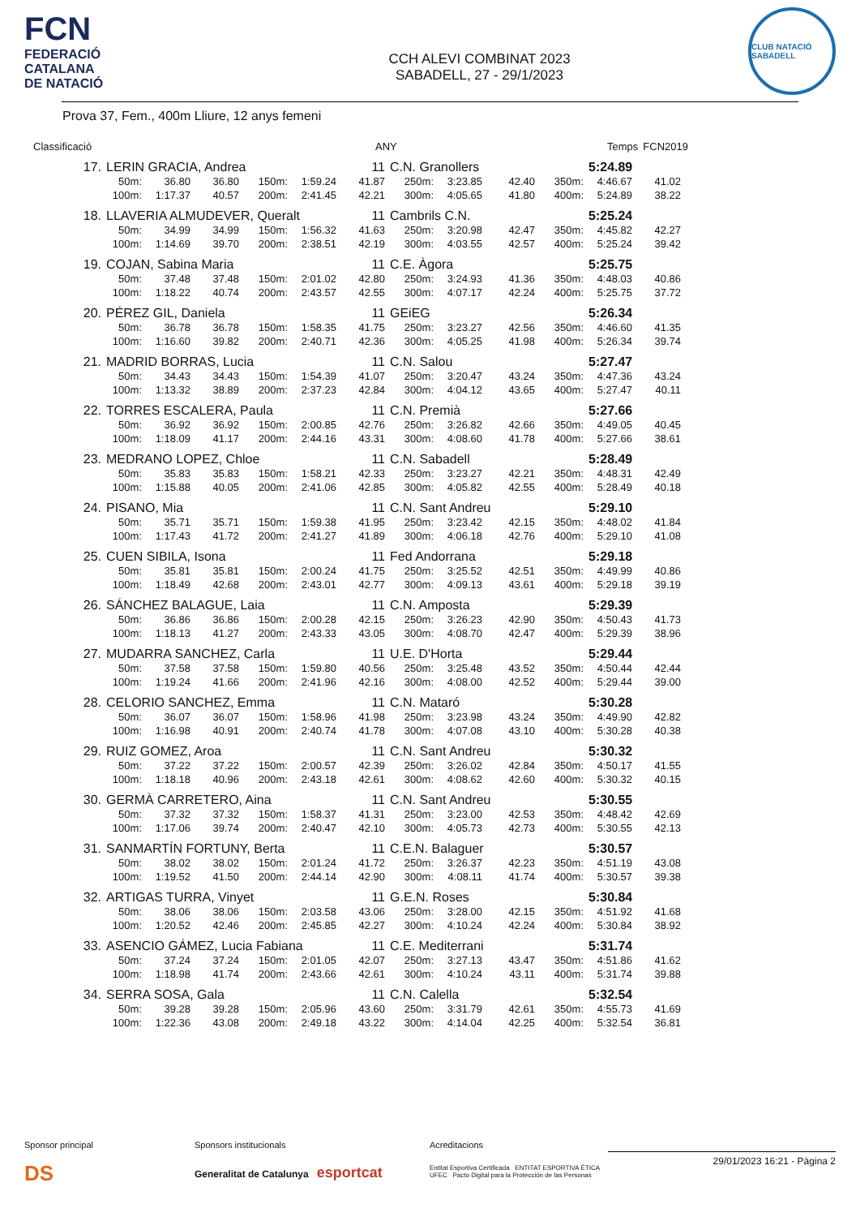FCN
FEDERACIÓ
CATALANA
DE NATACIÓ
CCH ALEVI COMBINAT 2023
SABADELL, 27 - 29/1/2023
CLUB NATACIÓ SABADELL
Prova 37, Fem., 400m Lliure, 12 anys femeni
| Classificació | | ANY | Temps | FCN2019 |
| 17. | LERIN GRACIA, Andrea | | | | | 11 | C.N. Granollers | | | | 5:24.89 | |
| | 50m: | 36.80 | 36.80 | 150m: | 1:59.24 | 41.87 | 250m: | 3:23.85 | 42.40 | 350m: | 4:46.67 | 41.02 |
| | 100m: | 1:17.37 | 40.57 | 200m: | 2:41.45 | 42.21 | 300m: | 4:05.65 | 41.80 | 400m: | 5:24.89 | 38.22 |
| 18. | LLAVERIA ALMUDEVER, Queralt | | | | | 11 | Cambrils C.N. | | | | 5:25.24 | |
| | 50m: | 34.99 | 34.99 | 150m: | 1:56.32 | 41.63 | 250m: | 3:20.98 | 42.47 | 350m: | 4:45.82 | 42.27 |
| | 100m: | 1:14.69 | 39.70 | 200m: | 2:38.51 | 42.19 | 300m: | 4:03.55 | 42.57 | 400m: | 5:25.24 | 39.42 |
| 19. | COJAN, Sabina Maria | | | | | 11 | C.E. Àgora | | | | 5:25.75 | |
| | 50m: | 37.48 | 37.48 | 150m: | 2:01.02 | 42.80 | 250m: | 3:24.93 | 41.36 | 350m: | 4:48.03 | 40.86 |
| | 100m: | 1:18.22 | 40.74 | 200m: | 2:43.57 | 42.55 | 300m: | 4:07.17 | 42.24 | 400m: | 5:25.75 | 37.72 |
| 20. | PÉREZ GIL, Daniela | | | | | 11 | GEiEG | | | | 5:26.34 | |
| | 50m: | 36.78 | 36.78 | 150m: | 1:58.35 | 41.75 | 250m: | 3:23.27 | 42.56 | 350m: | 4:46.60 | 41.35 |
| | 100m: | 1:16.60 | 39.82 | 200m: | 2:40.71 | 42.36 | 300m: | 4:05.25 | 41.98 | 400m: | 5:26.34 | 39.74 |
| 21. | MADRID BORRAS, Lucia | | | | | 11 | C.N. Salou | | | | 5:27.47 | |
| | 50m: | 34.43 | 34.43 | 150m: | 1:54.39 | 41.07 | 250m: | 3:20.47 | 43.24 | 350m: | 4:47.36 | 43.24 |
| | 100m: | 1:13.32 | 38.89 | 200m: | 2:37.23 | 42.84 | 300m: | 4:04.12 | 43.65 | 400m: | 5:27.47 | 40.11 |
| 22. | TORRES ESCALERA, Paula | | | | | 11 | C.N. Premià | | | | 5:27.66 | |
| | 50m: | 36.92 | 36.92 | 150m: | 2:00.85 | 42.76 | 250m: | 3:26.82 | 42.66 | 350m: | 4:49.05 | 40.45 |
| | 100m: | 1:18.09 | 41.17 | 200m: | 2:44.16 | 43.31 | 300m: | 4:08.60 | 41.78 | 400m: | 5:27.66 | 38.61 |
| 23. | MEDRANO LOPEZ, Chloe | | | | | 11 | C.N. Sabadell | | | | 5:28.49 | |
| | 50m: | 35.83 | 35.83 | 150m: | 1:58.21 | 42.33 | 250m: | 3:23.27 | 42.21 | 350m: | 4:48.31 | 42.49 |
| | 100m: | 1:15.88 | 40.05 | 200m: | 2:41.06 | 42.85 | 300m: | 4:05.82 | 42.55 | 400m: | 5:28.49 | 40.18 |
| 24. | PISANO, Mia | | | | | 11 | C.N. Sant Andreu | | | | 5:29.10 | |
| | 50m: | 35.71 | 35.71 | 150m: | 1:59.38 | 41.95 | 250m: | 3:23.42 | 42.15 | 350m: | 4:48.02 | 41.84 |
| | 100m: | 1:17.43 | 41.72 | 200m: | 2:41.27 | 41.89 | 300m: | 4:06.18 | 42.76 | 400m: | 5:29.10 | 41.08 |
| 25. | CUEN SIBILA, Isona | | | | | 11 | Fed Andorrana | | | | 5:29.18 | |
| | 50m: | 35.81 | 35.81 | 150m: | 2:00.24 | 41.75 | 250m: | 3:25.52 | 42.51 | 350m: | 4:49.99 | 40.86 |
| | 100m: | 1:18.49 | 42.68 | 200m: | 2:43.01 | 42.77 | 300m: | 4:09.13 | 43.61 | 400m: | 5:29.18 | 39.19 |
| 26. | SÁNCHEZ BALAGUE, Laia | | | | | 11 | C.N. Amposta | | | | 5:29.39 | |
| | 50m: | 36.86 | 36.86 | 150m: | 2:00.28 | 42.15 | 250m: | 3:26.23 | 42.90 | 350m: | 4:50.43 | 41.73 |
| | 100m: | 1:18.13 | 41.27 | 200m: | 2:43.33 | 43.05 | 300m: | 4:08.70 | 42.47 | 400m: | 5:29.39 | 38.96 |
| 27. | MUDARRA SANCHEZ, Carla | | | | | 11 | U.E. D'Horta | | | | 5:29.44 | |
| | 50m: | 37.58 | 37.58 | 150m: | 1:59.80 | 40.56 | 250m: | 3:25.48 | 43.52 | 350m: | 4:50.44 | 42.44 |
| | 100m: | 1:19.24 | 41.66 | 200m: | 2:41.96 | 42.16 | 300m: | 4:08.00 | 42.52 | 400m: | 5:29.44 | 39.00 |
| 28. | CELORIO SANCHEZ, Emma | | | | | 11 | C.N. Mataró | | | | 5:30.28 | |
| | 50m: | 36.07 | 36.07 | 150m: | 1:58.96 | 41.98 | 250m: | 3:23.98 | 43.24 | 350m: | 4:49.90 | 42.82 |
| | 100m: | 1:16.98 | 40.91 | 200m: | 2:40.74 | 41.78 | 300m: | 4:07.08 | 43.10 | 400m: | 5:30.28 | 40.38 |
| 29. | RUIZ GOMEZ, Aroa | | | | | 11 | C.N. Sant Andreu | | | | 5:30.32 | |
| | 50m: | 37.22 | 37.22 | 150m: | 2:00.57 | 42.39 | 250m: | 3:26.02 | 42.84 | 350m: | 4:50.17 | 41.55 |
| | 100m: | 1:18.18 | 40.96 | 200m: | 2:43.18 | 42.61 | 300m: | 4:08.62 | 42.60 | 400m: | 5:30.32 | 40.15 |
| 30. | GERMÀ CARRETERO, Aina | | | | | 11 | C.N. Sant Andreu | | | | 5:30.55 | |
| | 50m: | 37.32 | 37.32 | 150m: | 1:58.37 | 41.31 | 250m: | 3:23.00 | 42.53 | 350m: | 4:48.42 | 42.69 |
| | 100m: | 1:17.06 | 39.74 | 200m: | 2:40.47 | 42.10 | 300m: | 4:05.73 | 42.73 | 400m: | 5:30.55 | 42.13 |
| 31. | SANMARTÍN FORTUNY, Berta | | | | | 11 | C.E.N. Balaguer | | | | 5:30.57 | |
| | 50m: | 38.02 | 38.02 | 150m: | 2:01.24 | 41.72 | 250m: | 3:26.37 | 42.23 | 350m: | 4:51.19 | 43.08 |
| | 100m: | 1:19.52 | 41.50 | 200m: | 2:44.14 | 42.90 | 300m: | 4:08.11 | 41.74 | 400m: | 5:30.57 | 39.38 |
| 32. | ARTIGAS TURRA, Vinyet | | | | | 11 | G.E.N. Roses | | | | 5:30.84 | |
| | 50m: | 38.06 | 38.06 | 150m: | 2:03.58 | 43.06 | 250m: | 3:28.00 | 42.15 | 350m: | 4:51.92 | 41.68 |
| | 100m: | 1:20.52 | 42.46 | 200m: | 2:45.85 | 42.27 | 300m: | 4:10.24 | 42.24 | 400m: | 5:30.84 | 38.92 |
| 33. | ASENCIO GÁMEZ, Lucia Fabiana | | | | | 11 | C.E. Mediterrani | | | | 5:31.74 | |
| | 50m: | 37.24 | 37.24 | 150m: | 2:01.05 | 42.07 | 250m: | 3:27.13 | 43.47 | 350m: | 4:51.86 | 41.62 |
| | 100m: | 1:18.98 | 41.74 | 200m: | 2:43.66 | 42.61 | 300m: | 4:10.24 | 43.11 | 400m: | 5:31.74 | 39.88 |
| 34. | SERRA SOSA, Gala | | | | | 11 | C.N. Calella | | | | 5:32.54 | |
| | 50m: | 39.28 | 39.28 | 150m: | 2:05.96 | 43.60 | 250m: | 3:31.79 | 42.61 | 350m: | 4:55.73 | 41.69 |
| | 100m: | 1:22.36 | 43.08 | 200m: | 2:49.18 | 43.22 | 300m: | 4:14.04 | 42.25 | 400m: | 5:32.54 | 36.81 |
Sponsor principal
DS
Sponsors institucionals
Generalitat de Catalunya esportcat
Acreditacions
Entitat Esportiva Certificada ENTITAT ESPORTIVA ÈTICA UFEC Pacto Digital para la Protección de las Personas
29/01/2023 16:21 - Pàgina 2